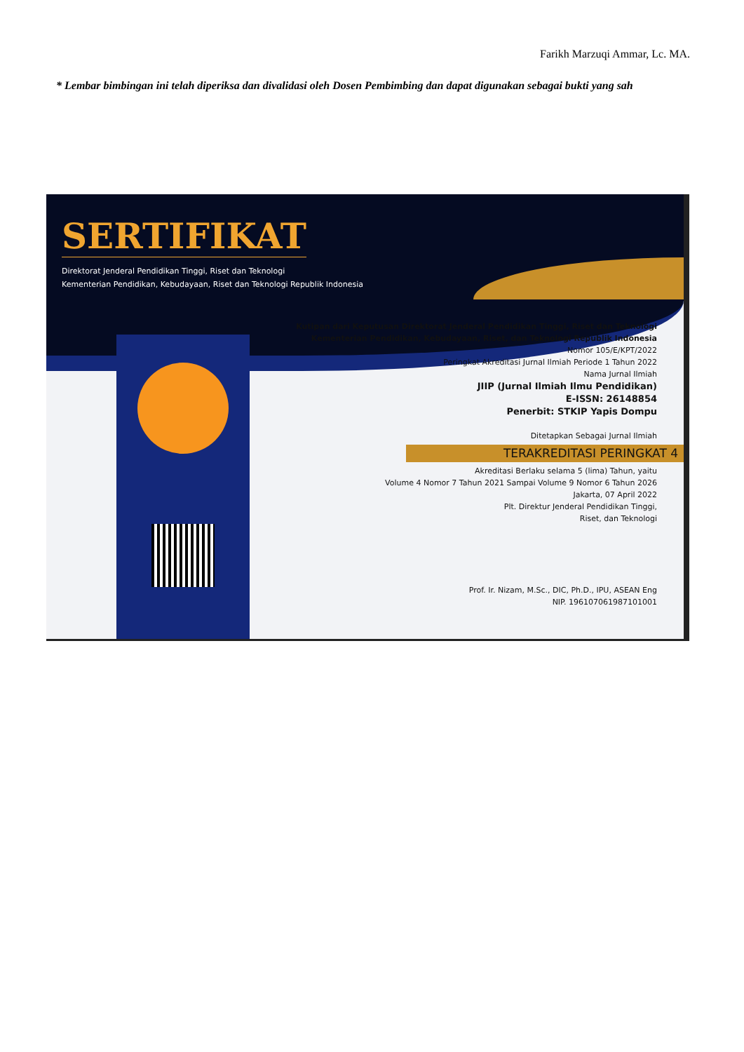Farikh Marzuqi Ammar, Lc. MA.
* Lembar bimbingan ini telah diperiksa dan divalidasi oleh Dosen Pembimbing dan dapat digunakan sebagai bukti yang sah
SERTIFIKAT
Direktorat Jenderal Pendidikan Tinggi, Riset dan Teknologi
Kementerian Pendidikan, Kebudayaan, Riset dan Teknologi Republik Indonesia
Kutipan dari Keputusan Direktorat Jenderal Pendidikan Tinggi, Riset dan Teknologi
Kementerian Pendidikan, Kebudayaan, Riset, dan Teknologi Republik Indonesia
Nomor 105/E/KPT/2022
Peringkat Akreditasi Jurnal Ilmiah Periode 1 Tahun 2022
Nama Jurnal Ilmiah
JIIP (Jurnal Ilmiah Ilmu Pendidikan)
E-ISSN: 26148854
Penerbit: STKIP Yapis Dompu
Ditetapkan Sebagai Jurnal Ilmiah
TERAKREDITASI PERINGKAT 4
Akreditasi Berlaku selama 5 (lima) Tahun, yaitu
Volume 4 Nomor 7 Tahun 2021 Sampai Volume 9 Nomor 6 Tahun 2026
Jakarta, 07 April 2022
Plt. Direktur Jenderal Pendidikan Tinggi,
Riset, dan Teknologi
Prof. Ir. Nizam, M.Sc., DIC, Ph.D., IPU, ASEAN Eng
NIP. 196107061987101001